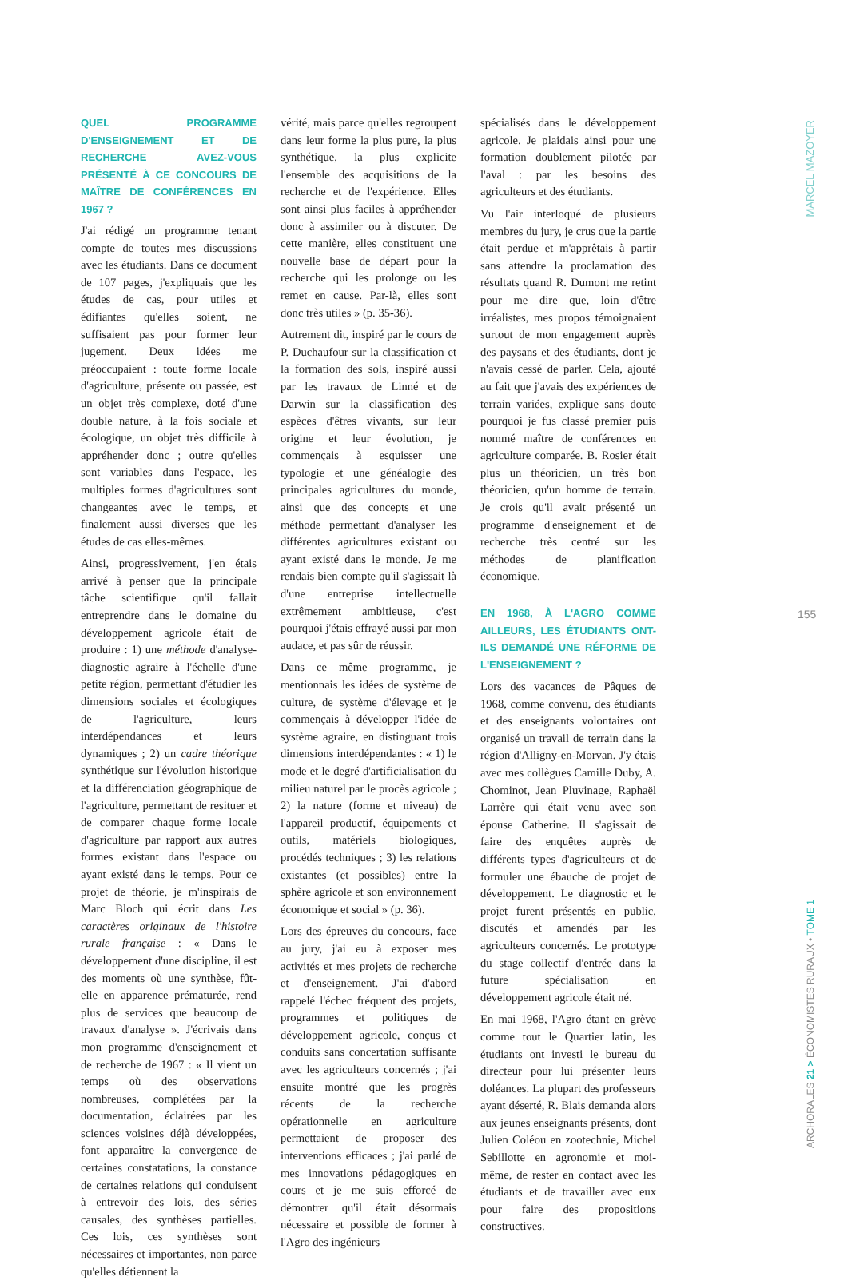QUEL PROGRAMME D'ENSEIGNEMENT ET DE RECHERCHE AVEZ-VOUS PRÉSENTÉ À CE CONCOURS DE MAÎTRE DE CONFÉRENCES EN 1967 ?
J'ai rédigé un programme tenant compte de toutes mes discussions avec les étudiants. Dans ce document de 107 pages, j'expliquais que les études de cas, pour utiles et édifiantes qu'elles soient, ne suffisaient pas pour former leur jugement. Deux idées me préoccupaient : toute forme locale d'agriculture, présente ou passée, est un objet très complexe, doté d'une double nature, à la fois sociale et écologique, un objet très difficile à appréhender donc ; outre qu'elles sont variables dans l'espace, les multiples formes d'agricultures sont changeantes avec le temps, et finalement aussi diverses que les études de cas elles-mêmes.
Ainsi, progressivement, j'en étais arrivé à penser que la principale tâche scientifique qu'il fallait entreprendre dans le domaine du développement agricole était de produire : 1) une méthode d'analyse-diagnostic agraire à l'échelle d'une petite région, permettant d'étudier les dimensions sociales et écologiques de l'agriculture, leurs interdépendances et leurs dynamiques ; 2) un cadre théorique synthétique sur l'évolution historique et la différenciation géographique de l'agriculture, permettant de resituer et de comparer chaque forme locale d'agriculture par rapport aux autres formes existant dans l'espace ou ayant existé dans le temps. Pour ce projet de théorie, je m'inspirais de Marc Bloch qui écrit dans Les caractères originaux de l'histoire rurale française : « Dans le développement d'une discipline, il est des moments où une synthèse, fût-elle en apparence prématurée, rend plus de services que beaucoup de travaux d'analyse ». J'écrivais dans mon programme d'enseignement et de recherche de 1967 : « Il vient un temps où des observations nombreuses, complétées par la documentation, éclairées par les sciences voisines déjà développées, font apparaître la convergence de certaines constatations, la constance de certaines relations qui conduisent à entrevoir des lois, des séries causales, des synthèses partielles. Ces lois, ces synthèses sont nécessaires et importantes, non parce qu'elles détiennent la
vérité, mais parce qu'elles regroupent dans leur forme la plus pure, la plus synthétique, la plus explicite l'ensemble des acquisitions de la recherche et de l'expérience. Elles sont ainsi plus faciles à appréhender donc à assimiler ou à discuter. De cette manière, elles constituent une nouvelle base de départ pour la recherche qui les prolonge ou les remet en cause. Par-là, elles sont donc très utiles » (p. 35-36).
Autrement dit, inspiré par le cours de P. Duchaufour sur la classification et la formation des sols, inspiré aussi par les travaux de Linné et de Darwin sur la classification des espèces d'êtres vivants, sur leur origine et leur évolution, je commençais à esquisser une typologie et une généalogie des principales agricultures du monde, ainsi que des concepts et une méthode permettant d'analyser les différentes agricultures existant ou ayant existé dans le monde. Je me rendais bien compte qu'il s'agissait là d'une entreprise intellectuelle extrêmement ambitieuse, c'est pourquoi j'étais effrayé aussi par mon audace, et pas sûr de réussir.
Dans ce même programme, je mentionnais les idées de système de culture, de système d'élevage et je commençais à développer l'idée de système agraire, en distinguant trois dimensions interdépendantes : « 1) le mode et le degré d'artificialisation du milieu naturel par le procès agricole ; 2) la nature (forme et niveau) de l'appareil productif, équipements et outils, matériels biologiques, procédés techniques ; 3) les relations existantes (et possibles) entre la sphère agricole et son environnement économique et social » (p. 36).
Lors des épreuves du concours, face au jury, j'ai eu à exposer mes activités et mes projets de recherche et d'enseignement. J'ai d'abord rappelé l'échec fréquent des projets, programmes et politiques de développement agricole, conçus et conduits sans concertation suffisante avec les agriculteurs concernés ; j'ai ensuite montré que les progrès récents de la recherche opérationnelle en agriculture permettaient de proposer des interventions efficaces ; j'ai parlé de mes innovations pédagogiques en cours et je me suis efforcé de démontrer qu'il était désormais nécessaire et possible de former à l'Agro des ingénieurs
spécialisés dans le développement agricole. Je plaidais ainsi pour une formation doublement pilotée par l'aval : par les besoins des agriculteurs et des étudiants.
Vu l'air interloqué de plusieurs membres du jury, je crus que la partie était perdue et m'apprêtais à partir sans attendre la proclamation des résultats quand R. Dumont me retint pour me dire que, loin d'être irréalistes, mes propos témoignaient surtout de mon engagement auprès des paysans et des étudiants, dont je n'avais cessé de parler. Cela, ajouté au fait que j'avais des expériences de terrain variées, explique sans doute pourquoi je fus classé premier puis nommé maître de conférences en agriculture comparée. B. Rosier était plus un théoricien, un très bon théoricien, qu'un homme de terrain. Je crois qu'il avait présenté un programme d'enseignement et de recherche très centré sur les méthodes de planification économique.
EN 1968, À L'AGRO COMME AILLEURS, LES ÉTUDIANTS ONT-ILS DEMANDÉ UNE RÉFORME DE L'ENSEIGNEMENT ?
Lors des vacances de Pâques de 1968, comme convenu, des étudiants et des enseignants volontaires ont organisé un travail de terrain dans la région d'Alligny-en-Morvan. J'y étais avec mes collègues Camille Duby, A. Chominot, Jean Pluvinage, Raphaël Larrère qui était venu avec son épouse Catherine. Il s'agissait de faire des enquêtes auprès de différents types d'agriculteurs et de formuler une ébauche de projet de développement. Le diagnostic et le projet furent présentés en public, discutés et amendés par les agriculteurs concernés. Le prototype du stage collectif d'entrée dans la future spécialisation en développement agricole était né.
En mai 1968, l'Agro étant en grève comme tout le Quartier latin, les étudiants ont investi le bureau du directeur pour lui présenter leurs doléances. La plupart des professeurs ayant déserté, R. Blais demanda alors aux jeunes enseignants présents, dont Julien Coléou en zootechnie, Michel Sebillotte en agronomie et moi-même, de rester en contact avec les étudiants et de travailler avec eux pour faire des propositions constructives.
MARCEL MAZOYER
155
ARCHORALES 21 > ÉCONOMISTES RURAUX • TOME 1